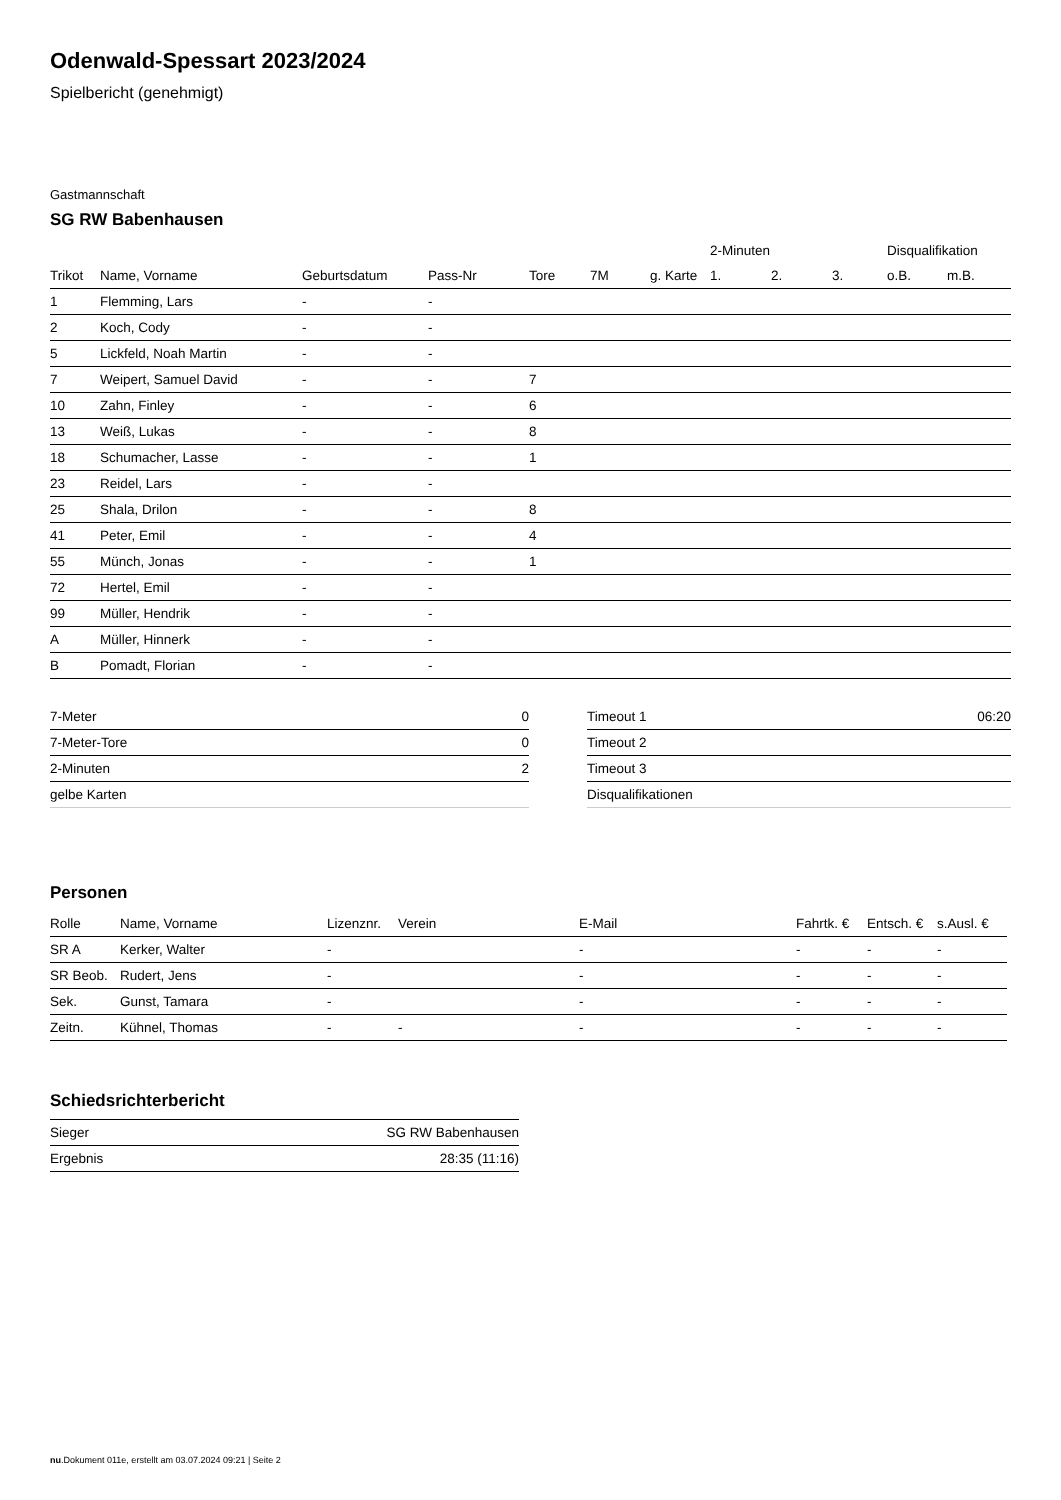Odenwald-Spessart 2023/2024
Spielbericht (genehmigt)
Gastmannschaft
SG RW Babenhausen
| | | | | | | | 2-Minuten | | | Disqualifikation | |
| --- | --- | --- | --- | --- | --- | --- | --- | --- | --- | --- | --- |
| Trikot | Name, Vorname | Geburtsdatum | Pass-Nr | Tore | 7M | g. Karte | 1. | 2. | 3. | o.B. | m.B. |
| 1 | Flemming, Lars | - | - | | | | | | | | |
| 2 | Koch, Cody | - | - | | | | | | | | |
| 5 | Lickfeld, Noah Martin | - | - | | | | | | | | |
| 7 | Weipert, Samuel David | - | - | 7 | | | | | | | |
| 10 | Zahn, Finley | - | - | 6 | | | | | | | |
| 13 | Weiß, Lukas | - | - | 8 | | | | | | | |
| 18 | Schumacher, Lasse | - | - | 1 | | | | | | | |
| 23 | Reidel, Lars | - | - | | | | | | | | |
| 25 | Shala, Drilon | - | - | 8 | | | | | | | |
| 41 | Peter, Emil | - | - | 4 | | | | | | | |
| 55 | Münch, Jonas | - | - | 1 | | | | | | | |
| 72 | Hertel, Emil | - | - | | | | | | | | |
| 99 | Müller, Hendrik | - | - | | | | | | | | |
| A | Müller, Hinnerk | - | - | | | | | | | | |
| B | Pomadt, Florian | - | - | | | | | | | | |
| 7-Meter | 0 |
| 7-Meter-Tore | 0 |
| 2-Minuten | 2 |
| gelbe Karten | |
| Timeout 1 | 06:20 |
| Timeout 2 | |
| Timeout 3 | |
| Disqualifikationen | |
Personen
| Rolle | Name, Vorname | Lizenznr. | Verein | E-Mail | Fahrtk. € | Entsch. € | s.Ausl. € |
| --- | --- | --- | --- | --- | --- | --- | --- |
| SR A | Kerker, Walter | - | | - | - | - | - |
| SR Beob. | Rudert, Jens | - | | - | - | - | - |
| Sek. | Gunst, Tamara | - | | - | - | - | - |
| Zeitn. | Kühnel, Thomas | - | - | - | - | - | - |
Schiedsrichterbericht
| Sieger | SG RW Babenhausen |
| Ergebnis | 28:35 (11:16) |
nu.Dokument 011e, erstellt am 03.07.2024 09:21 | Seite 2